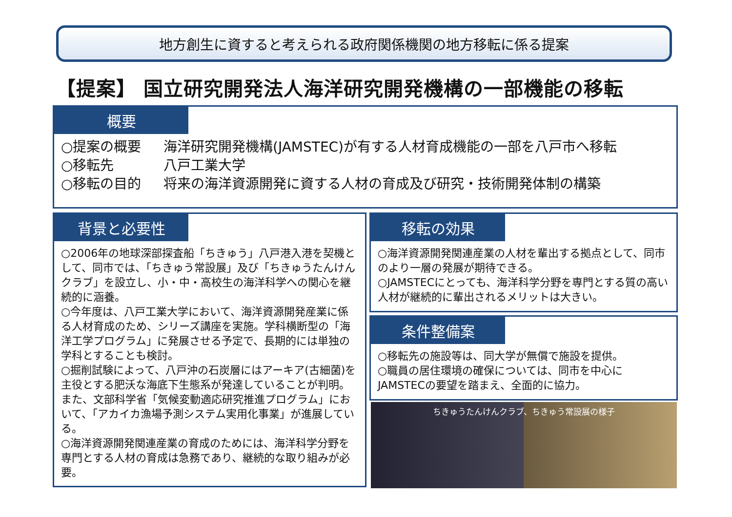地方創生に資すると考えられる政府関係機関の地方移転に係る提案
【提案】 国立研究開発法人海洋研究開発機構の一部機能の移転
概要
○提案の概要 海洋研究開発機構(JAMSTEC)が有する人材育成機能の一部を八戸市へ移転
○移転先 八戸工業大学
○移転の目的 将来の海洋資源開発に資する人材の育成及び研究・技術開発体制の構築
背景と必要性
○2006年の地球深部探査船「ちきゅう」八戸港入港を契機として、同市では、「ちきゅう常設展」及び「ちきゅうたんけんクラブ」を設立し、小・中・高校生の海洋科学への関心を継続的に涵養。
○今年度は、八戸工業大学において、海洋資源開発産業に係る人材育成のため、シリーズ講座を実施。学科横断型の「海洋工学プログラム」に発展させる予定で、長期的には単独の学科とすることも検討。
○掘削試験によって、八戸沖の石炭層にはアーキア(古細菌)を主役とする肥沃な海底下生態系が発達していることが判明。また、文部科学省「気候変動適応研究推進プログラム」において、「アカイカ漁場予測システム実用化事業」が進展している。
○海洋資源開発関連産業の育成のためには、海洋科学分野を専門とする人材の育成は急務であり、継続的な取り組みが必要。
移転の効果
○海洋資源開発関連産業の人材を輩出する拠点として、同市のより一層の発展が期待できる。
○JAMSTECにとっても、海洋科学分野を専門とする質の高い人材が継続的に輩出されるメリットは大きい。
条件整備案
○移転先の施設等は、同大学が無償で施設を提供。
○職員の居住環境の確保については、同市を中心にJAMSTECの要望を踏まえ、全面的に協力。
ちきゅうたんけんクラブ、ちきゅう常設展の様子